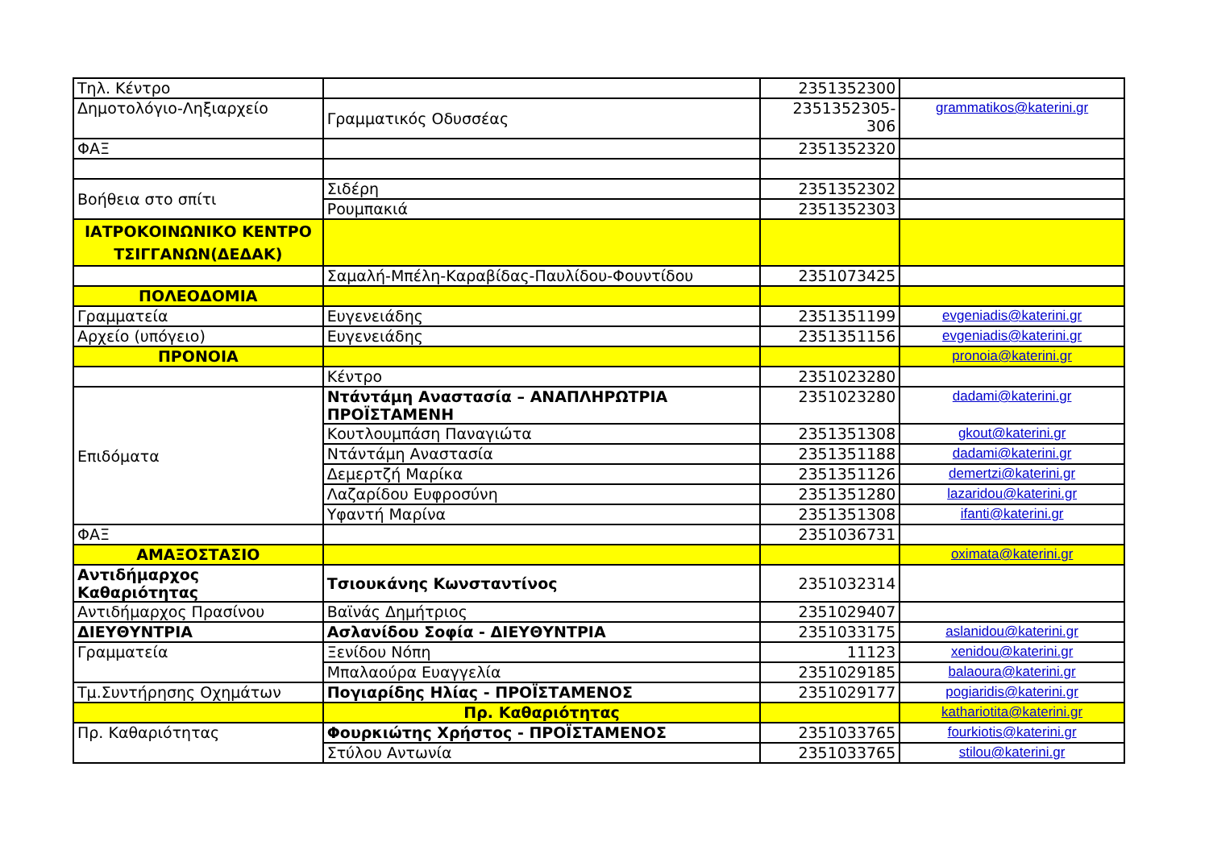| Τηλ. Κέντρο | | 2351352300 | |
| Δημοτολόγιο-Ληξιαρχείο | Γραμματικός Οδυσσέας | 2351352305-306 | grammatikos@katerini.gr |
| ΦΑΞ | | 2351352320 | |
| Βοήθεια στο σπίτι | Σιδέρη | 2351352302 | |
| | Ρουμπακιά | 2351352303 | |
| ΙΑΤΡΟΚΟΙΝΩΝΙΚΟ ΚΕΝΤΡΟ ΤΣΙΓΓΑΝΩΝ(ΔΕΔΑΚ) | | | |
| | Σαμαλή-Μπέλη-Καραβίδας-Παυλίδου-Φουντίδου | 2351073425 | |
| ΠΟΛΕΟΔΟΜΙΑ | | | |
| Γραμματεία | Ευγενειάδης | 2351351199 | evgeniadis@katerini.gr |
| Αρχείο (υπόγειο) | Ευγενειάδης | 2351351156 | evgeniadis@katerini.gr |
| ΠΡΟΝΟΙΑ | | | pronoia@katerini.gr |
| | Κέντρο | 2351023280 | |
| Επιδόματα | Ντάντάμη Αναστασία – ΑΝΑΠΛΗΡΩΤΡΙΑ ΠΡΟΪΣΤΑΜΕΝΗ | 2351023280 | dadami@katerini.gr |
| | Κουτλουμπάση Παναγιώτα | 2351351308 | gkout@katerini.gr |
| | Ντάντάμη Αναστασία | 2351351188 | dadami@katerini.gr |
| | Δεμερτζή Μαρίκα | 2351351126 | demertzi@katerini.gr |
| | Λαζαρίδου Ευφροσύνη | 2351351280 | lazaridou@katerini.gr |
| | Υφαντή Μαρίνα | 2351351308 | ifanti@katerini.gr |
| ΦΑΞ | | 2351036731 | |
| ΑΜΑΞΟΣΤΑΣΙΟ | | | oximata@katerini.gr |
| Αντιδήμαρχος Καθαριότητας | Τσιουκάνης Κωνσταντίνος | 2351032314 | |
| Αντιδήμαρχος Πρασίνου | Βαϊνάς Δημήτριος | 2351029407 | |
| ΔΙΕΥΘΥΝΤΡΙΑ | Ασλανίδου Σοφία - ΔΙΕΥΘΥΝΤΡΙΑ | 2351033175 | aslanidou@katerini.gr |
| Γραμματεία | Ξενίδου Νόπη | 11123 | xenidou@katerini.gr |
| | Μπαλαούρα Ευαγγελία | 2351029185 | balaoura@katerini.gr |
| Τμ.Συντήρησης Οχημάτων | Πογιαρίδης Ηλίας - ΠΡΟΪΣΤΑΜΕΝΟΣ | 2351029177 | pogiaridis@katerini.gr |
| | Πρ. Καθαριότητας | | kathariotita@katerini.gr |
| Πρ. Καθαριότητας | Φουρκιώτης Χρήστος - ΠΡΟΪΣΤΑΜΕΝΟΣ | 2351033765 | fourkiotis@katerini.gr |
| | Στύλου Αντωνία | 2351033765 | stilou@katerini.gr |